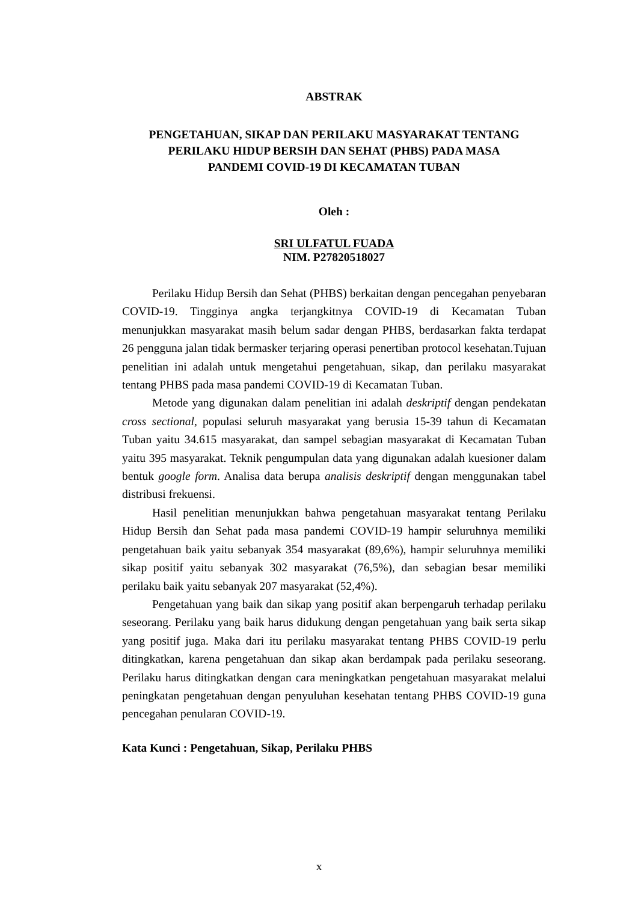ABSTRAK
PENGETAHUAN, SIKAP DAN PERILAKU MASYARAKAT TENTANG
PERILAKU HIDUP BERSIH DAN SEHAT (PHBS) PADA MASA
PANDEMI COVID-19 DI KECAMATAN TUBAN
Oleh :
SRI ULFATUL FUADA
NIM. P27820518027
Perilaku Hidup Bersih dan Sehat (PHBS) berkaitan dengan pencegahan penyebaran COVID-19. Tingginya angka terjangkitnya COVID-19 di Kecamatan Tuban menunjukkan masyarakat masih belum sadar dengan PHBS, berdasarkan fakta terdapat 26 pengguna jalan tidak bermasker terjaring operasi penertiban protocol kesehatan.Tujuan penelitian ini adalah untuk mengetahui pengetahuan, sikap, dan perilaku masyarakat tentang PHBS pada masa pandemi COVID-19 di Kecamatan Tuban.
Metode yang digunakan dalam penelitian ini adalah deskriptif dengan pendekatan cross sectional, populasi seluruh masyarakat yang berusia 15-39 tahun di Kecamatan Tuban yaitu 34.615 masyarakat, dan sampel sebagian masyarakat di Kecamatan Tuban yaitu 395 masyarakat. Teknik pengumpulan data yang digunakan adalah kuesioner dalam bentuk google form. Analisa data berupa analisis deskriptif dengan menggunakan tabel distribusi frekuensi.
Hasil penelitian menunjukkan bahwa pengetahuan masyarakat tentang Perilaku Hidup Bersih dan Sehat pada masa pandemi COVID-19 hampir seluruhnya memiliki pengetahuan baik yaitu sebanyak 354 masyarakat (89,6%), hampir seluruhnya memiliki sikap positif yaitu sebanyak 302 masyarakat (76,5%), dan sebagian besar memiliki perilaku baik yaitu sebanyak 207 masyarakat (52,4%).
Pengetahuan yang baik dan sikap yang positif akan berpengaruh terhadap perilaku seseorang. Perilaku yang baik harus didukung dengan pengetahuan yang baik serta sikap yang positif juga. Maka dari itu perilaku masyarakat tentang PHBS COVID-19 perlu ditingkatkan, karena pengetahuan dan sikap akan berdampak pada perilaku seseorang. Perilaku harus ditingkatkan dengan cara meningkatkan pengetahuan masyarakat melalui peningkatan pengetahuan dengan penyuluhan kesehatan tentang PHBS COVID-19 guna pencegahan penularan COVID-19.
Kata Kunci : Pengetahuan, Sikap, Perilaku PHBS
x